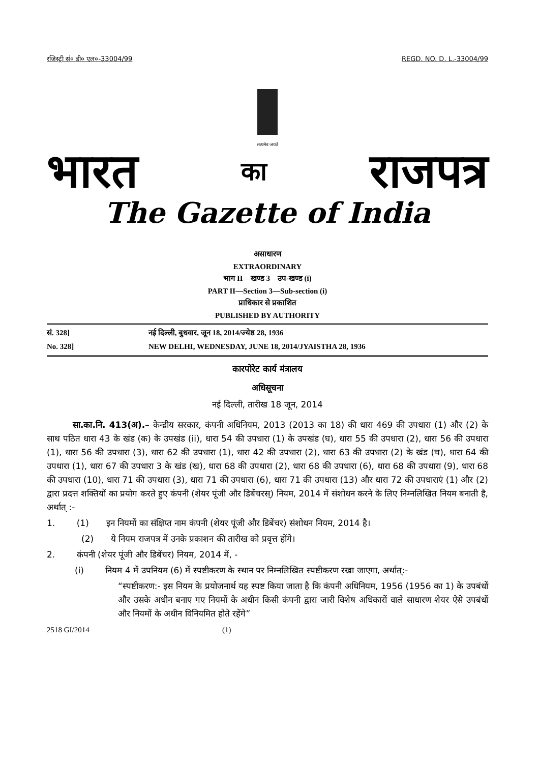रजिस्ट्री सं० डी० एल०-33004/99 REGD. NO. D. L.-33004/99
सत्यमेव जयते
भारत का राजपत्र
The Gazette of India
असाधारण
EXTRAORDINARY
भाग II—खण्ड 3—उप-खण्ड (i)
PART II—Section 3—Sub-section (i)
प्राधिकार से प्रकाशित
PUBLISHED BY AUTHORITY
सं. 328] नई दिल्ली, बुधवार, जून 18, 2014/ज्येष्ठ 28, 1936
No. 328] NEW DELHI, WEDNESDAY, JUNE 18, 2014/JYAISTHA 28, 1936
कारपोरेट कार्य मंत्रालय
अधिसूचना
नई दिल्ली, तारीख 18 जून, 2014
   सा.का.नि. 413(अ).– केन्द्रीय सरकार, कंपनी अधिनियम, 2013 (2013 का 18) की धारा 469 की उपधारा (1) और (2) के साथ पठित धारा 43 के खंड (क) के उपखंड (ii), धारा 54 की उपधारा (1) के उपखंड (घ), धारा 55 की उपधारा (2), धारा 56 की उपधारा (1), धारा 56 की उपधारा (3), धारा 62 की उपधारा (1), धारा 42 की उपधारा (2), धारा 63 की उपधारा (2) के खंड (च), धारा 64 की उपधारा (1), धारा 67 की उपधारा 3 के खंड (ख), धारा 68 की उपधारा (2), धारा 68 की उपधारा (6), धारा 68 की उपधारा (9), धारा 68 की उपधारा (10), धारा 71 की उपधारा (3), धारा 71 की उपधारा (6), धारा 71 की उपधारा (13) और धारा 72 की उपधाराएं (1) और (2) द्वारा प्रदत्त शक्तियों का प्रयोग करते हुए कंपनी (शेयर पूंजी और डिबेंचरस्) नियम, 2014 में संशोधन करने के लिए निम्नलिखित नियम बनाती है, अर्थात् :-
1.   (1)  इन नियमों का संक्षिप्त नाम कंपनी (शेयर पूंजी और डिबेंचर) संशोधन नियम, 2014 है।
(2)  ये नियम राजपत्र में उनके प्रकाशन की तारीख को प्रवृत्त होंगे।
2.   कंपनी (शेयर पूंजी और डिबेंचर) नियम, 2014 में, -
(i)   नियम 4 में उपनियम (6) में स्पष्टीकरण के स्थान पर निम्नलिखित स्पष्टीकरण रखा जाएगा, अर्थात्:-
“स्पष्टीकरण:- इस नियम के प्रयोजनार्थ यह स्पष्ट किया जाता है कि कंपनी अधिनियम, 1956 (1956 का 1) के उपबंधों और उसके अधीन बनाए गए नियमों के अधीन किसी कंपनी द्वारा जारी विशेष अधिकारों वाले साधारण शेयर ऐसे उपबंधों और नियमों के अधीन विनियमित होते रहेंगे”
2518 GI/2014 (1)